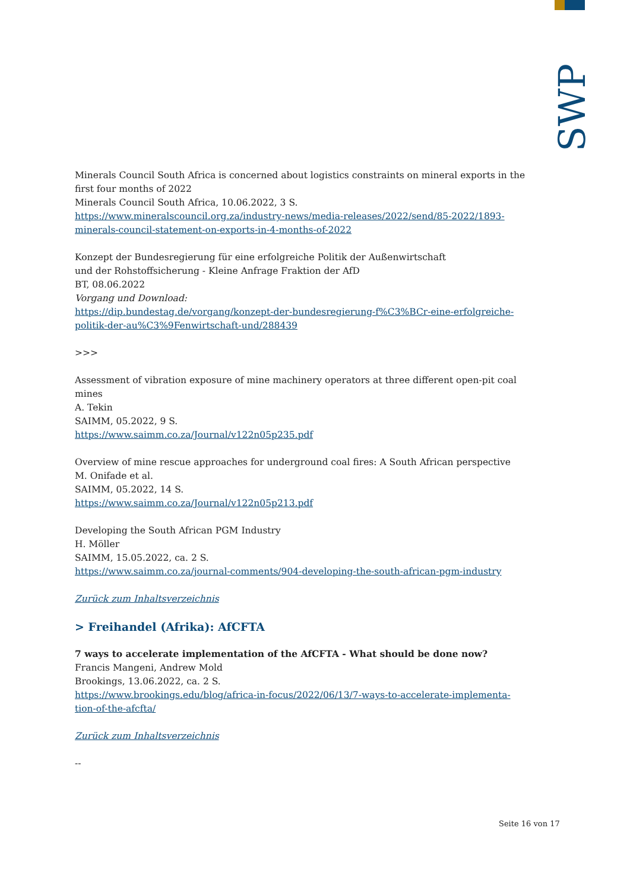SWP
Minerals Council South Africa is concerned about logistics constraints on mineral exports in the first four months of 2022
Minerals Council South Africa, 10.06.2022, 3 S.
https://www.mineralscouncil.org.za/industry-news/media-releases/2022/send/85-2022/1893-minerals-council-statement-on-exports-in-4-months-of-2022
Konzept der Bundesregierung für eine erfolgreiche Politik der Außenwirtschaft
und der Rohstoffsicherung - Kleine Anfrage Fraktion der AfD
BT, 08.06.2022
Vorgang und Download:
https://dip.bundestag.de/vorgang/konzept-der-bundesregierung-f%C3%BCr-eine-erfolgreiche-politik-der-au%C3%9Fenwirtschaft-und/288439
>>>
Assessment of vibration exposure of mine machinery operators at three different open-pit coal mines
A. Tekin
SAIMM, 05.2022, 9 S.
https://www.saimm.co.za/Journal/v122n05p235.pdf
Overview of mine rescue approaches for underground coal fires: A South African perspective
M. Onifade et al.
SAIMM, 05.2022, 14 S.
https://www.saimm.co.za/Journal/v122n05p213.pdf
Developing the South African PGM Industry
H. Möller
SAIMM, 15.05.2022, ca. 2 S.
https://www.saimm.co.za/journal-comments/904-developing-the-south-african-pgm-industry
Zurück zum Inhaltsverzeichnis
> Freihandel (Afrika): AfCFTA
7 ways to accelerate implementation of the AfCFTA - What should be done now?
Francis Mangeni, Andrew Mold
Brookings, 13.06.2022, ca. 2 S.
https://www.brookings.edu/blog/africa-in-focus/2022/06/13/7-ways-to-accelerate-implementa-tion-of-the-afcfta/
Zurück zum Inhaltsverzeichnis
--
Seite 16 von 17